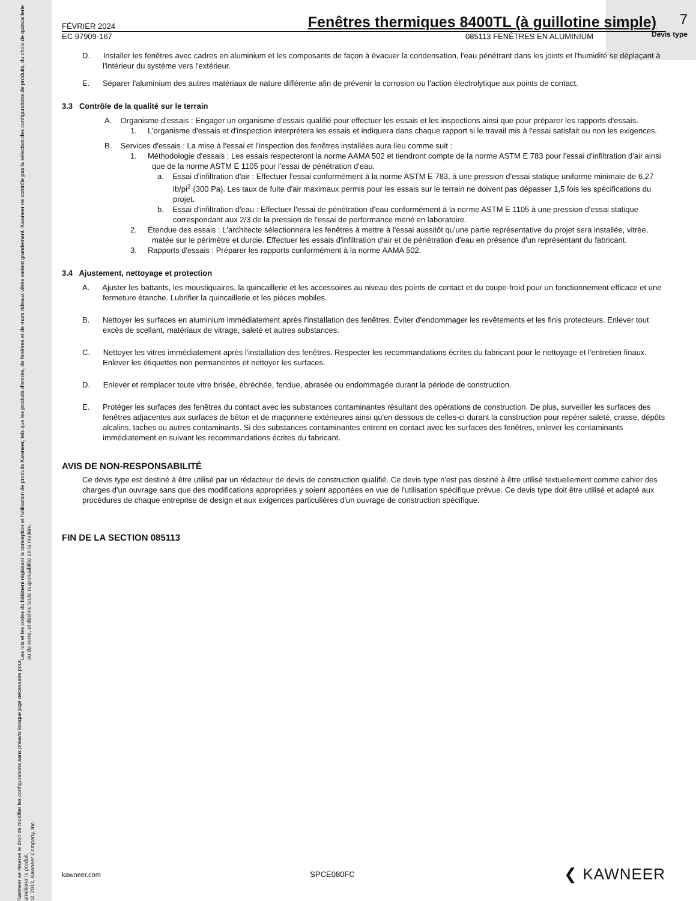Les lois et les codes du bâtiment régissant la conception et l'utilisation de produits Kawneer, tels que les produits d'entrée, de fenêtres et de murs rideaux vitrés varient grandement. Kawneer ne contrôle pas la sélection des configurations de produits, du choix de quincaillerie ou du verre, et décline toute responsabilité en la matière.
Kawneer se réserve le droit de modifier les configurations sans préavis lorsque jugé nécessaire pour améliorer le produit.
© 2013, Kawneer Company, Inc.
7
Devis type
FÉVRIER 2024 Fenêtres thermiques 8400TL (à guillotine simple)
EC 97909-167 085113 FENÊTRES EN ALUMINIUM
D. Installer les fenêtres avec cadres en aluminium et les composants de façon à évacuer la condensation, l'eau pénétrant dans les joints et l'humidité se déplaçant à l'intérieur du système vers l'extérieur.
E. Séparer l'aluminium des autres matériaux de nature différente afin de prévenir la corrosion ou l'action électrolytique aux points de contact.
3.3 Contrôle de la qualité sur le terrain
A. Organisme d'essais : Engager un organisme d'essais qualifié pour effectuer les essais et les inspections ainsi que pour préparer les rapports d'essais.
1. L'organisme d'essais et d'inspection interprétera les essais et indiquera dans chaque rapport si le travail mis à l'essai satisfait ou non les exigences.
B. Services d'essais : La mise à l'essai et l'inspection des fenêtres installées aura lieu comme suit :
1. Méthodologie d'essais : Les essais respecteront la norme AAMA 502 et tiendront compte de la norme ASTM E 783 pour l'essai d'infiltration d'air ainsi que de la norme ASTM E 1105 pour l'essai de pénétration d'eau.
a. Essai d'infiltration d'air : Effectuer l'essai conformément à la norme ASTM E 783, à une pression d'essai statique uniforme minimale de 6,27 lb/pi<sup>2</sup> (300 Pa). Les taux de fuite d'air maximaux permis pour les essais sur le terrain ne doivent pas dépasser 1,5 fois les spécifications du projet.
b. Essai d'infiltration d'eau : Effectuer l'essai de pénétration d'eau conformément à la norme ASTM E 1105 à une pression d'essai statique correspondant aux 2/3 de la pression de l'essai de performance mené en laboratoire.
2. Étendue des essais : L'architecte sélectionnera les fenêtres à mettre à l'essai aussitôt qu'une partie représentative du projet sera installée, vitrée, matée sur le périmètre et durcie. Effectuer les essais d'infiltration d'air et de pénétration d'eau en présence d'un représentant du fabricant.
3. Rapports d'essais : Préparer les rapports conformément à la norme AAMA 502.
3.4 Ajustement, nettoyage et protection
A. Ajuster les battants, les moustiquaires, la quincaillerie et les accessoires au niveau des points de contact et du coupe-froid pour un fonctionnement efficace et une fermeture étanche. Lubrifier la quincaillerie et les pièces mobiles.
B. Nettoyer les surfaces en aluminium immédiatement après l'installation des fenêtres. Éviter d'endommager les revêtements et les finis protecteurs. Enlever tout excès de scellant, matériaux de vitrage, saleté et autres substances.
C. Nettoyer les vitres immédiatement après l'installation des fenêtres. Respecter les recommandations écrites du fabricant pour le nettoyage et l'entretien finaux. Enlever les étiquettes non permanentes et nettoyer les surfaces.
D. Enlever et remplacer toute vitre brisée, ébréchée, fendue, abrasée ou endommagée durant la période de construction.
E. Protéger les surfaces des fenêtres du contact avec les substances contaminantes résultant des opérations de construction. De plus, surveiller les surfaces des fenêtres adjacentes aux surfaces de béton et de maçonnerie extérieures ainsi qu'en dessous de celles-ci durant la construction pour repérer saleté, crasse, dépôts alcalins, taches ou autres contaminants. Si des substances contaminantes entrent en contact avec les surfaces des fenêtres, enlever les contaminants immédiatement en suivant les recommandations écrites du fabricant.
AVIS DE NON-RESPONSABILITÉ
Ce devis type est destiné à être utilisé par un rédacteur de devis de construction qualifié. Ce devis type n'est pas destiné à être utilisé textuellement comme cahier des charges d'un ouvrage sans que des modifications appropriées y soient apportées en vue de l'utilisation spécifique prévue. Ce devis type doit être utilisé et adapté aux procédures de chaque entreprise de design et aux exigences particulières d'un ouvrage de construction spécifique.
FIN DE LA SECTION 085113
kawneer.com SPCE080FC ❮ KAWNEER